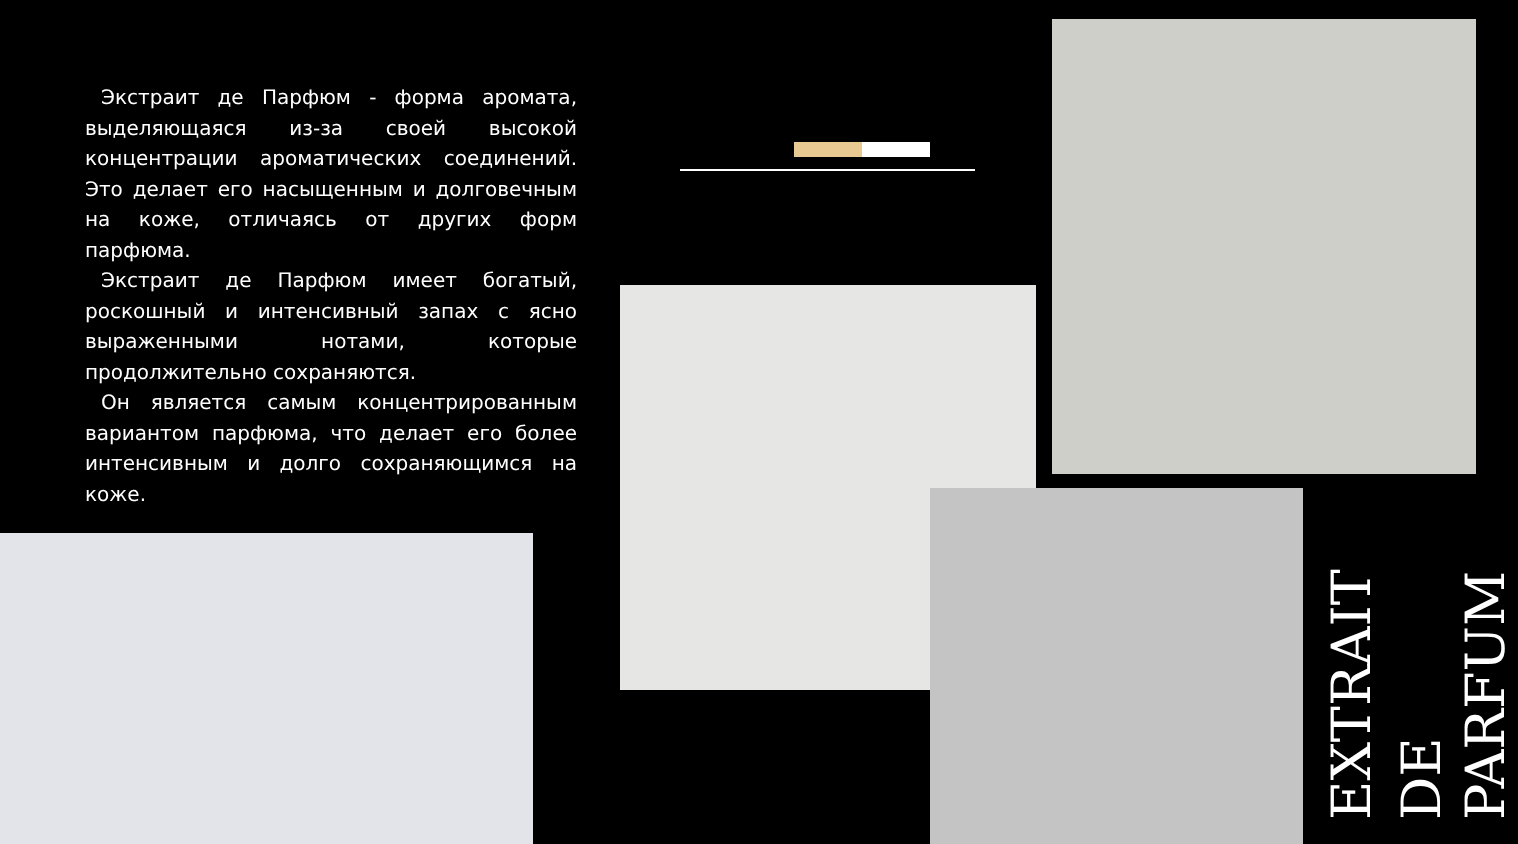Экстраит де Парфюм - форма аромата, выделяющаяся из-за своей высокой концентрации ароматических соединений. Это делает его насыщенным и долговечным на коже, отличаясь от других форм парфюма.
Экстраит де Парфюм имеет богатый, роскошный и интенсивный запах с ясно выраженными нотами, которые продолжительно сохраняются.
Он является самым концентрированным вариантом парфюма, что делает его более интенсивным и долго сохраняющимся на коже.
EXTRAIT
DE PARFUM